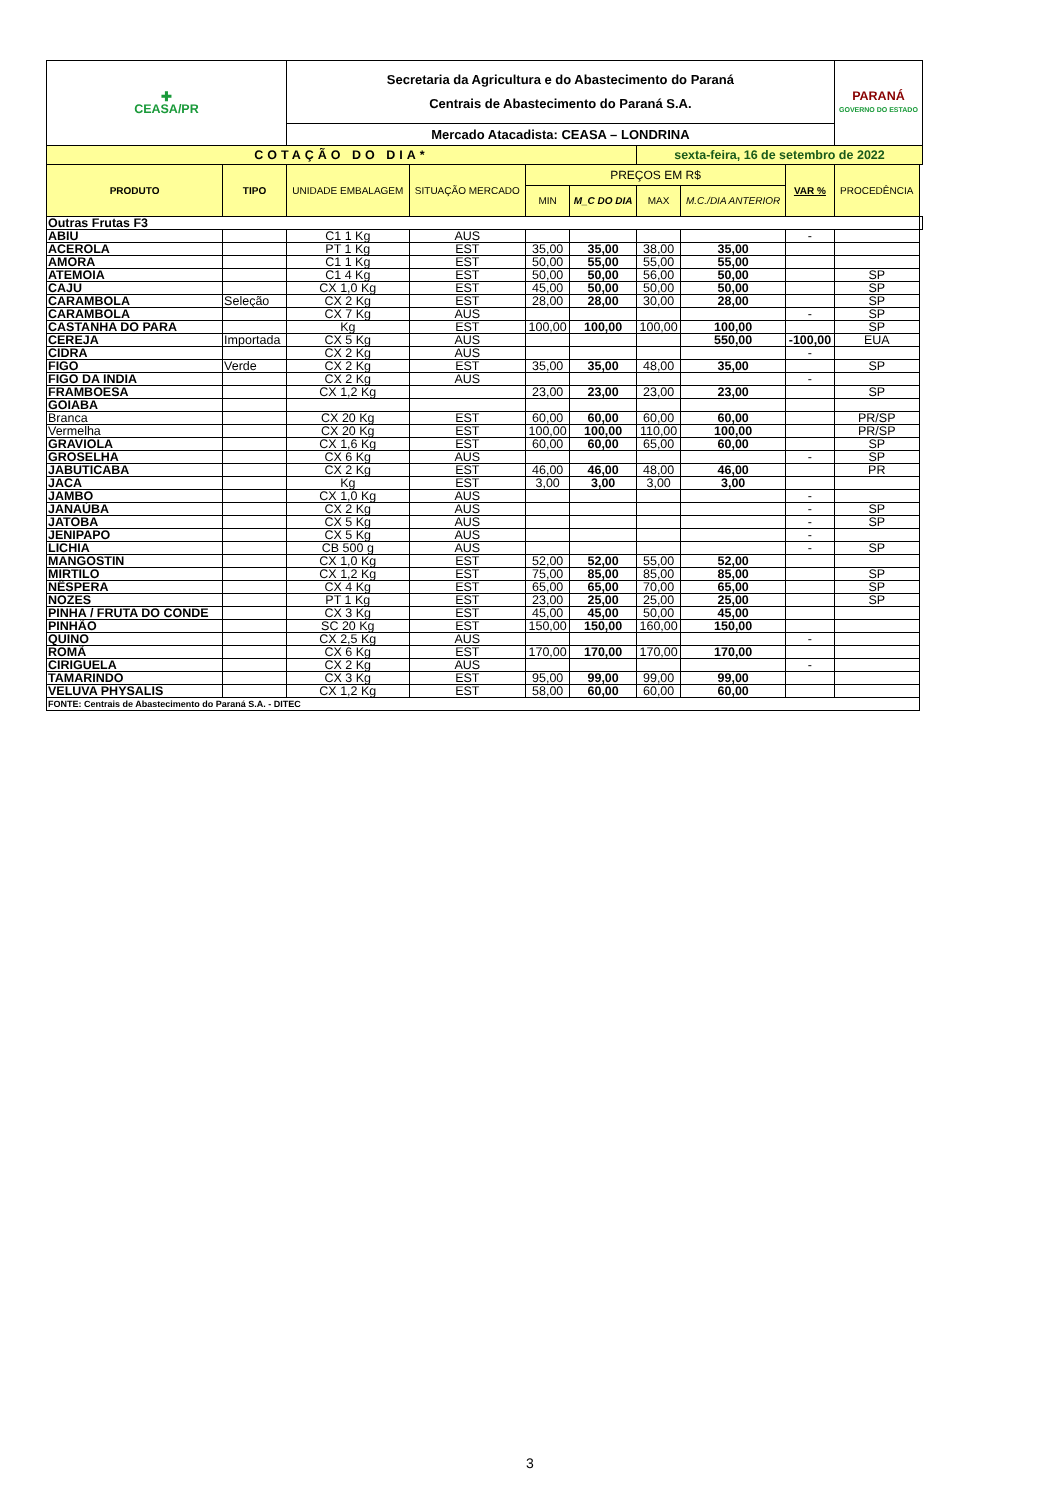| ✚ CEASA/PR | | Secretaria da Agricultura e do Abastecimento do Paraná Centrais de Abastecimento do Paraná S.A. | | | | | | | PARANÁ GOVERNO DO ESTADO | |
| | | Mercado Atacadista: CEASA – LONDRINA | | | | | | | | |
| COTAÇÃO DO DIA* | | | | | | sexta-feira, 16 de setembro de 2022 | | | | |
| PRODUTO | TIPO | UNIDADE EMBALAGEM | SITUAÇÃO MERCADO | PREÇOS EM R$ | | | | VAR % | PROCEDÊNCIA | |
| | | | | MIN | M_C DO DIA | MAX | M.C./DIA ANTERIOR | | | |
| Outras Frutas F3 | | | | | | | | | | |
| ABIU | | C1 1 Kg | AUS | | | | | - | | |
| ACEROLA | | PT 1 Kg | EST | 35,00 | 35,00 | 38,00 | 35,00 | | | |
| AMORA | | C1 1 Kg | EST | 50,00 | 55,00 | 55,00 | 55,00 | | | |
| ATEMOIA | | C1 4 Kg | EST | 50,00 | 50,00 | 56,00 | 50,00 | | SP | |
| CAJU | | CX 1,0 Kg | EST | 45,00 | 50,00 | 50,00 | 50,00 | | SP | |
| CARAMBOLA | Seleção | CX 2 Kg | EST | 28,00 | 28,00 | 30,00 | 28,00 | | SP | |
| CARAMBOLA | | CX 7 Kg | AUS | | | | | - | SP | |
| CASTANHA DO PARA | | Kg | EST | 100,00 | 100,00 | 100,00 | 100,00 | | SP | |
| CEREJA | Importada | CX 5 Kg | AUS | | | | 550,00 | -100,00 | EUA | |
| CIDRA | | CX 2 Kg | AUS | | | | | - | | |
| FIGO | Verde | CX 2 Kg | EST | 35,00 | 35,00 | 48,00 | 35,00 | | SP | |
| FIGO DA INDIA | | CX 2 Kg | AUS | | | | | - | | |
| FRAMBOESA | | CX 1,2 Kg | | 23,00 | 23,00 | 23,00 | 23,00 | | SP | |
| GOIABA | | | | | | | | | | |
| Branca | | CX 20 Kg | EST | 60,00 | 60,00 | 60,00 | 60,00 | | PR/SP | |
| Vermelha | | CX 20 Kg | EST | 100,00 | 100,00 | 110,00 | 100,00 | | PR/SP | |
| GRAVIOLA | | CX 1,6 Kg | EST | 60,00 | 60,00 | 65,00 | 60,00 | | SP | |
| GROSELHA | | CX 6 Kg | AUS | | | | | - | SP | |
| JABUTICABA | | CX 2 Kg | EST | 46,00 | 46,00 | 48,00 | 46,00 | | PR | |
| JACA | | Kg | EST | 3,00 | 3,00 | 3,00 | 3,00 | | | |
| JAMBO | | CX 1,0 Kg | AUS | | | | | - | | |
| JANAÚBA | | CX 2 Kg | AUS | | | | | - | SP | |
| JATOBA | | CX 5 Kg | AUS | | | | | - | SP | |
| JENIPAPO | | CX 5 Kg | AUS | | | | | - | | |
| LICHIA | | CB 500 g | AUS | | | | | - | SP | |
| MANGOSTIN | | CX 1,0 Kg | EST | 52,00 | 52,00 | 55,00 | 52,00 | | | |
| MIRTILO | | CX 1,2 Kg | EST | 75,00 | 85,00 | 85,00 | 85,00 | | SP | |
| NÊSPERA | | CX 4 Kg | EST | 65,00 | 65,00 | 70,00 | 65,00 | | SP | |
| NOZES | | PT 1 Kg | EST | 23,00 | 25,00 | 25,00 | 25,00 | | SP | |
| PINHA / FRUTA DO CONDE | | CX 3 Kg | EST | 45,00 | 45,00 | 50,00 | 45,00 | | | |
| PINHÃO | | SC 20 Kg | EST | 150,00 | 150,00 | 160,00 | 150,00 | | | |
| QUINO | | CX 2,5 Kg | AUS | | | | | - | | |
| ROMÃ | | CX 6 Kg | EST | 170,00 | 170,00 | 170,00 | 170,00 | | | |
| CIRIGUELA | | CX 2 Kg | AUS | | | | | - | | |
| TAMARINDO | | CX 3 Kg | EST | 95,00 | 99,00 | 99,00 | 99,00 | | | |
| VELUVA PHYSALIS | | CX 1,2 Kg | EST | 58,00 | 60,00 | 60,00 | 60,00 | | | |
| FONTE: Centrais de Abastecimento do Paraná S.A. - DITEC | | | | | | | | | | |
3